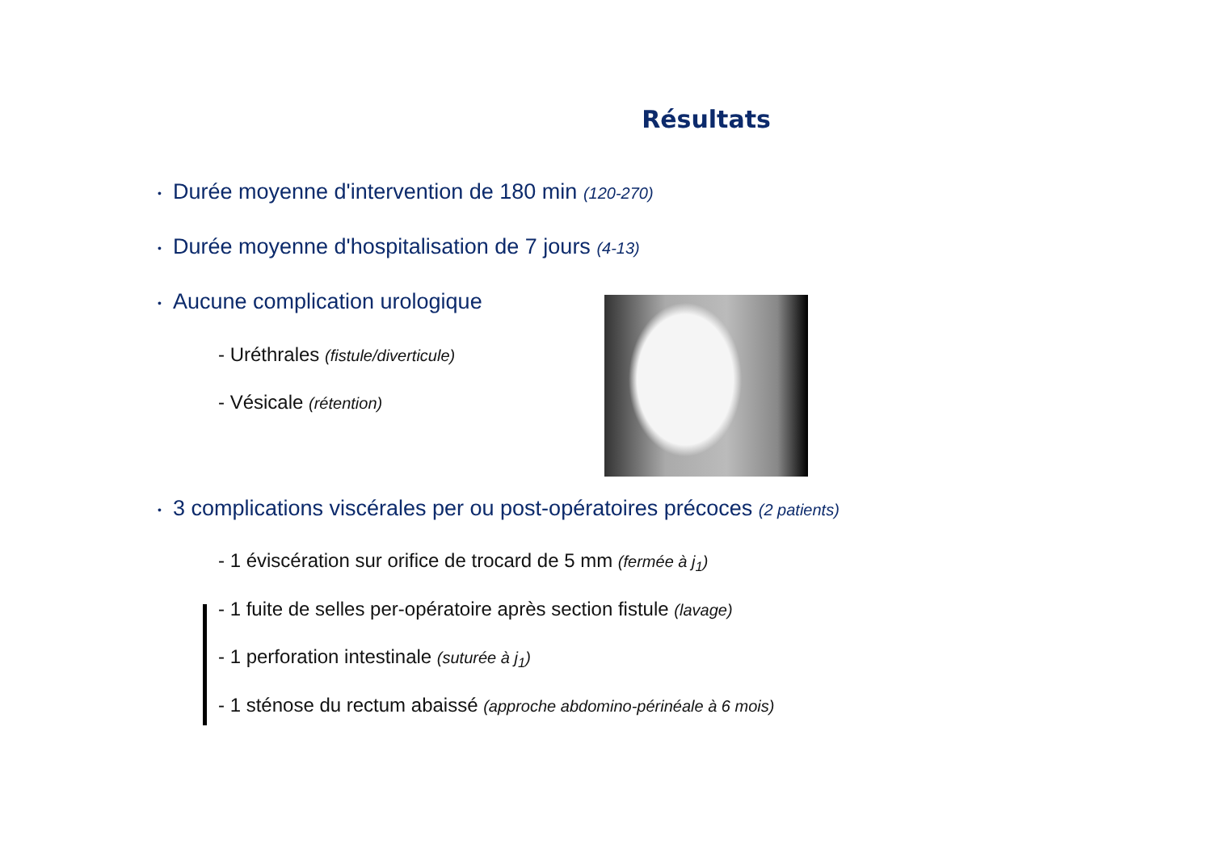Résultats
• Durée moyenne d'intervention de 180 min (120-270)
• Durée moyenne d'hospitalisation de 7 jours (4-13)
• Aucune complication urologique
- Uréthrales (fistule/diverticule)
- Vésicale (rétention)
• 3 complications viscérales per ou post-opératoires précoces (2 patients)
- 1 éviscération sur orifice de trocard de 5 mm (fermée à j<sub>1</sub>)
- 1 fuite de selles per-opératoire après section fistule (lavage)
- 1 perforation intestinale (suturée à j<sub>1</sub>)
- 1 sténose du rectum abaissé (approche abdomino-périnéale à 6 mois)